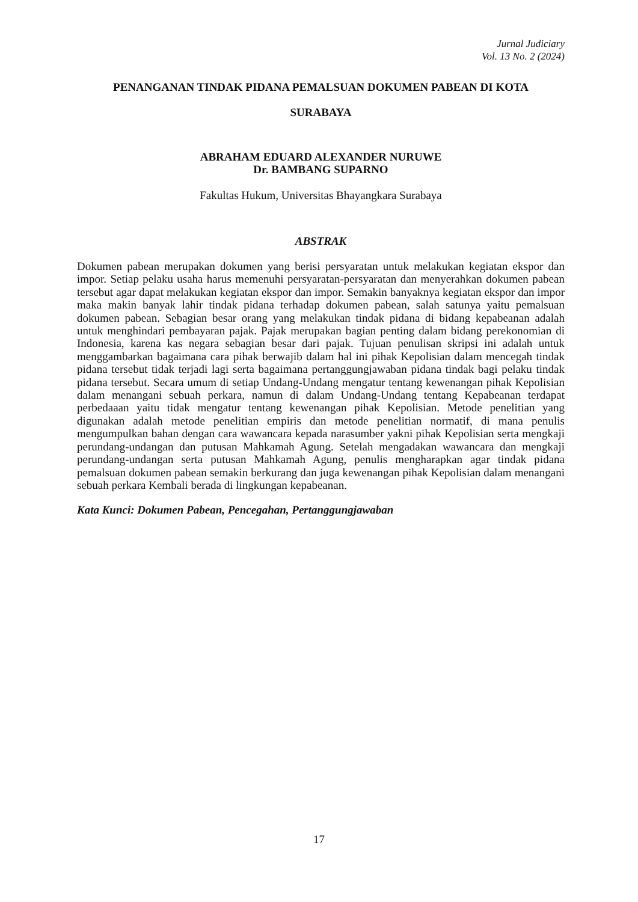Jurnal Judiciary
Vol. 13 No. 2 (2024)
PENANGANAN TINDAK PIDANA PEMALSUAN DOKUMEN PABEAN DI KOTA
SURABAYA
ABRAHAM EDUARD ALEXANDER NURUWE
Dr. BAMBANG SUPARNO
Fakultas Hukum, Universitas Bhayangkara Surabaya
ABSTRAK
Dokumen pabean merupakan dokumen yang berisi persyaratan untuk melakukan kegiatan ekspor dan impor. Setiap pelaku usaha harus memenuhi persyaratan-persyaratan dan menyerahkan dokumen pabean tersebut agar dapat melakukan kegiatan ekspor dan impor. Semakin banyaknya kegiatan ekspor dan impor maka makin banyak lahir tindak pidana terhadap dokumen pabean, salah satunya yaitu pemalsuan dokumen pabean. Sebagian besar orang yang melakukan tindak pidana di bidang kepabeanan adalah untuk menghindari pembayaran pajak. Pajak merupakan bagian penting dalam bidang perekonomian di Indonesia, karena kas negara sebagian besar dari pajak. Tujuan penulisan skripsi ini adalah untuk menggambarkan bagaimana cara pihak berwajib dalam hal ini pihak Kepolisian dalam mencegah tindak pidana tersebut tidak terjadi lagi serta bagaimana pertanggungjawaban pidana tindak bagi pelaku tindak pidana tersebut. Secara umum di setiap Undang-Undang mengatur tentang kewenangan pihak Kepolisian dalam menangani sebuah perkara, namun di dalam Undang-Undang tentang Kepabeanan terdapat perbedaaan yaitu tidak mengatur tentang kewenangan pihak Kepolisian. Metode penelitian yang digunakan adalah metode penelitian empiris dan metode penelitian normatif, di mana penulis mengumpulkan bahan dengan cara wawancara kepada narasumber yakni pihak Kepolisian serta mengkaji perundang-undangan dan putusan Mahkamah Agung. Setelah mengadakan wawancara dan mengkaji perundang-undangan serta putusan Mahkamah Agung, penulis mengharapkan agar tindak pidana pemalsuan dokumen pabean semakin berkurang dan juga kewenangan pihak Kepolisian dalam menangani sebuah perkara Kembali berada di lingkungan kepabeanan.
Kata Kunci: Dokumen Pabean, Pencegahan, Pertanggungjawaban
17